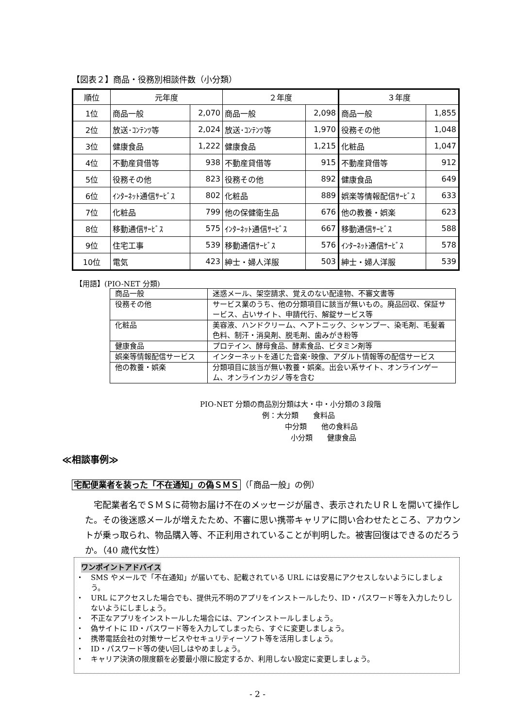【図表２】商品・役務別相談件数（小分類）
| 順位 | 元年度 | | ２年度 | | ３年度 | |
| --- | --- | --- | --- | --- | --- | --- |
| 1位 | 商品一般 | 2,070 | 商品一般 | 2,098 | 商品一般 | 1,855 |
| 2位 | 放送･ｺﾝﾃﾝﾂ等 | 2,024 | 放送･ｺﾝﾃﾝﾂ等 | 1,970 | 役務その他 | 1,048 |
| 3位 | 健康食品 | 1,222 | 健康食品 | 1,215 | 化粧品 | 1,047 |
| 4位 | 不動産貸借等 | 938 | 不動産貸借等 | 915 | 不動産貸借等 | 912 |
| 5位 | 役務その他 | 823 | 役務その他 | 892 | 健康食品 | 649 |
| 6位 | ｲﾝﾀｰﾈｯﾄ通信ｻｰﾋﾞｽ | 802 | 化粧品 | 889 | 娯楽等情報配信ｻｰﾋﾞｽ | 633 |
| 7位 | 化粧品 | 799 | 他の保健衛生品 | 676 | 他の教養・娯楽 | 623 |
| 8位 | 移動通信ｻｰﾋﾞｽ | 575 | ｲﾝﾀｰﾈｯﾄ通信ｻｰﾋﾞｽ | 667 | 移動通信ｻｰﾋﾞｽ | 588 |
| 9位 | 住宅工事 | 539 | 移動通信ｻｰﾋﾞｽ | 576 | ｲﾝﾀｰﾈｯﾄ通信ｻｰﾋﾞｽ | 578 |
| 10位 | 電気 | 423 | 紳士・婦人洋服 | 503 | 紳士・婦人洋服 | 539 |
【用語】(PIO-NET 分類)
| 商品一般 | 迷惑メール、架空請求、覚えのない配達物、不審文書等 |
| 役務その他 | サービス業のうち、他の分類項目に該当が無いもの。廃品回収、保証サービス、占いサイト、申請代行、解錠サービス等 |
| 化粧品 | 美容液、ハンドクリーム、ヘアトニック、シャンプー、染毛剤、毛髪着色料、制汗・消臭剤、脱毛剤、歯みがき粉等 |
| 健康食品 | プロテイン、酵母食品、酵素食品、ビタミン剤等 |
| 娯楽等情報配信サービス | インターネットを通じた音楽･映像、アダルト情報等の配信サービス |
| 他の教養・娯楽 | 分類項目に該当が無い教養・娯楽。出会い系サイト、オンラインゲーム、オンラインカジノ等を含む |
PIO-NET 分類の商品別分類は大・中・小分類の３段階
例：大分類　　食料品
中分類　　他の食料品
小分類　　健康食品
≪相談事例≫
宅配便業者を装った「不在通知」の偽ＳＭＳ （「商品一般」の例）
宅配業者名でＳＭＳに荷物お届け不在のメッセージが届き、表示されたＵＲＬを開いて操作した。その後迷惑メールが増えたため、不審に思い携帯キャリアに問い合わせたところ、アカウントが乗っ取られ、物品購入等、不正利用されていることが判明した。被害回復はできるのだろうか。（40 歳代女性）
ワンポイントアドバイス
・　SMS やメールで「不在通知」が届いても、記載されている URL には安易にアクセスしないようにしましょう。
・　URL にアクセスした場合でも、提供元不明のアプリをインストールしたり、ID・パスワード等を入力したりしないようにしましょう。
・　不正なアプリをインストールした場合には、アンインストールしましょう。
・　偽サイトに ID・パスワード等を入力してしまったら、すぐに変更しましょう。
・　携帯電話会社の対策サービスやセキュリティーソフト等を活用しましょう。
・　ID・パスワード等の使い回しはやめましょう。
・　キャリア決済の限度額を必要最小限に設定するか、利用しない設定に変更しましょう。
- 2 -